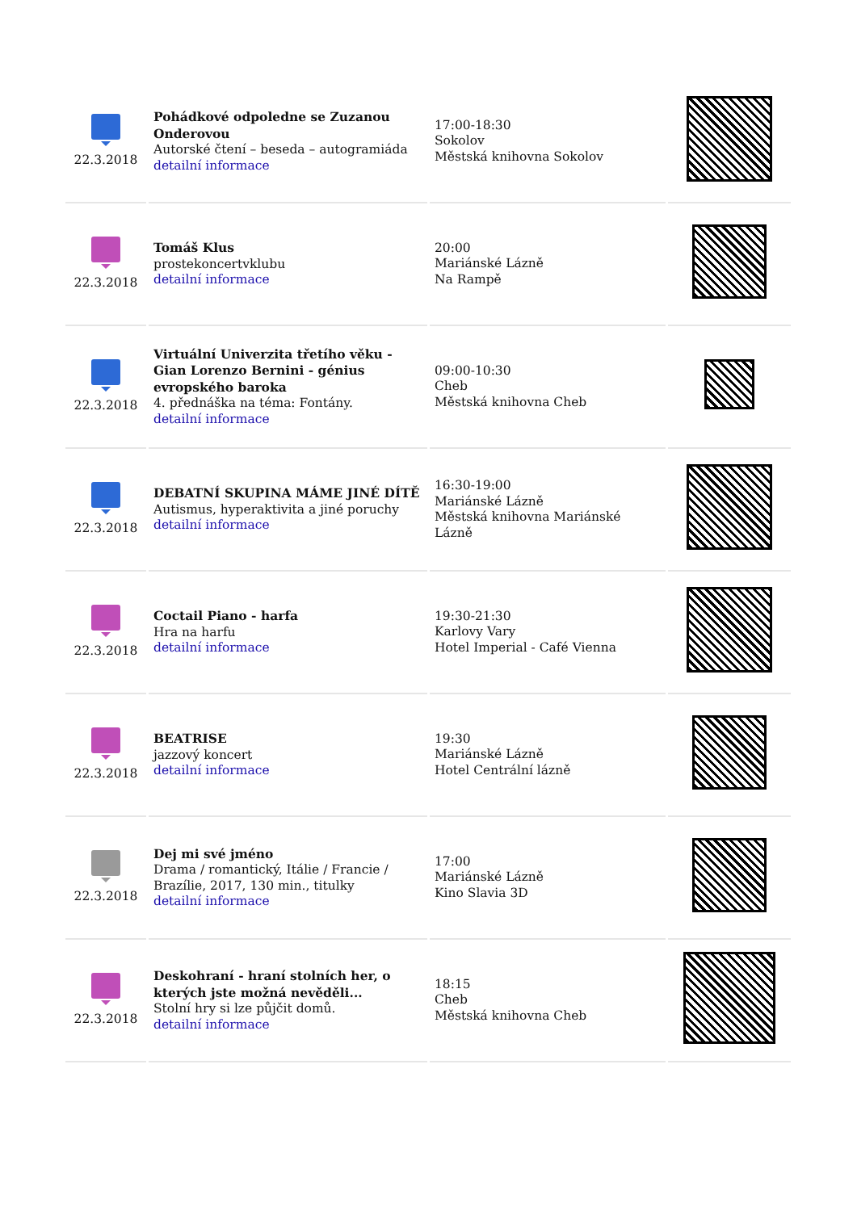| 22.3.2018 | Pohádkové odpoledne se Zuzanou Onderovou Autorské čtení – beseda – autogramiáda detailní informace | 17:00-18:30 Sokolov Městská knihovna Sokolov | |
| 22.3.2018 | Tomáš Klus prostekoncertvklubu detailní informace | 20:00 Mariánské Lázně Na Rampě | |
| 22.3.2018 | Virtuální Univerzita třetího věku - Gian Lorenzo Bernini - génius evropského baroka 4. přednáška na téma: Fontány. detailní informace | 09:00-10:30 Cheb Městská knihovna Cheb | |
| 22.3.2018 | DEBATNÍ SKUPINA MÁME JINÉ DÍTĚ Autismus, hyperaktivita a jiné poruchy detailní informace | 16:30-19:00 Mariánské Lázně Městská knihovna Mariánské Lázně | |
| 22.3.2018 | Coctail Piano - harfa Hra na harfu detailní informace | 19:30-21:30 Karlovy Vary Hotel Imperial - Café Vienna | |
| 22.3.2018 | BEATRISE jazzový koncert detailní informace | 19:30 Mariánské Lázně Hotel Centrální lázně | |
| 22.3.2018 | Dej mi své jméno Drama / romantický, Itálie / Francie / Brazílie, 2017, 130 min., titulky detailní informace | 17:00 Mariánské Lázně Kino Slavia 3D | |
| 22.3.2018 | Deskohraní - hraní stolních her, o kterých jste možná nevěděli... Stolní hry si lze půjčit domů. detailní informace | 18:15 Cheb Městská knihovna Cheb | |